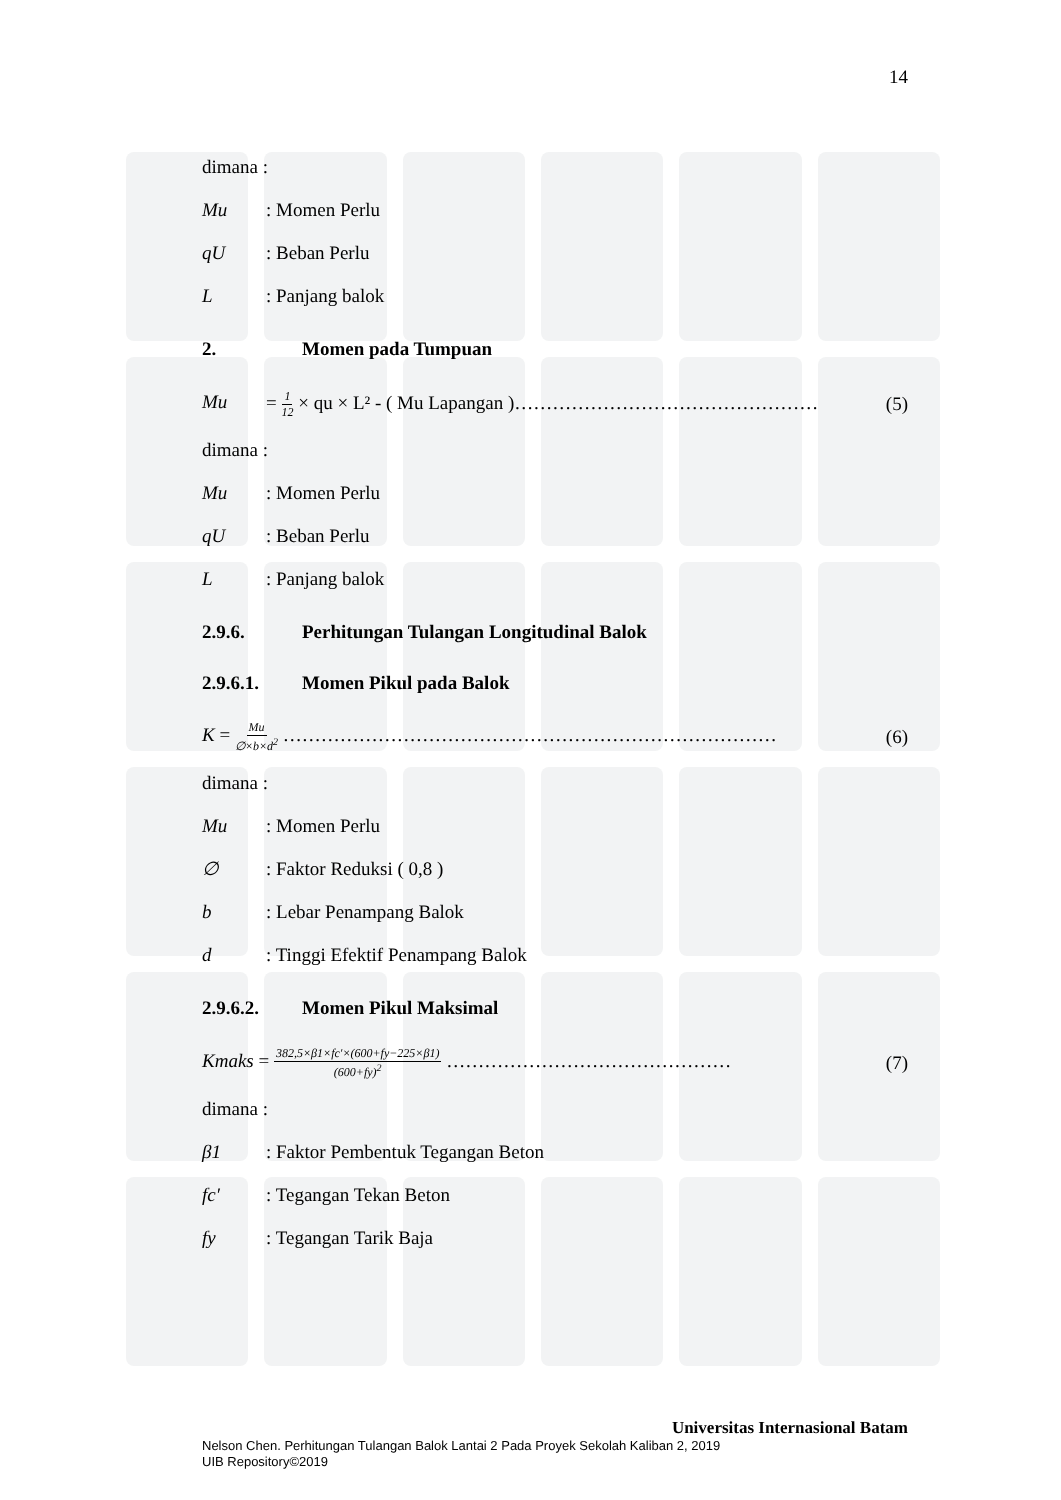14
dimana :
Mu : Momen Perlu
qU : Beban Perlu
L : Panjang balok
2. Momen pada Tumpuan
Mu = 1 12 × qu × L² - ( Mu Lapangan )………………………………………… (5)
dimana :
Mu : Momen Perlu
qU : Beban Perlu
L : Panjang balok
2.9.6. Perhitungan Tulangan Longitudinal Balok
2.9.6.1. Momen Pikul pada Balok
K = Mu ∅×b×d<sup>2</sup> …………………………………………………………………… (6)
dimana :
Mu : Momen Perlu
∅ : Faktor Reduksi ( 0,8 )
b : Lebar Penampang Balok
d : Tinggi Efektif Penampang Balok
2.9.6.2. Momen Pikul Maksimal
Kmaks = 382,5×β1×fc′×(600+fy−225×β1) (600+fy)<sup>2</sup> ……………………………………… (7)
dimana :
β1 : Faktor Pembentuk Tegangan Beton
fc′ : Tegangan Tekan Beton
fy : Tegangan Tarik Baja
Universitas Internasional Batam
Nelson Chen. Perhitungan Tulangan Balok Lantai 2 Pada Proyek Sekolah Kaliban 2, 2019
UIB Repository©2019